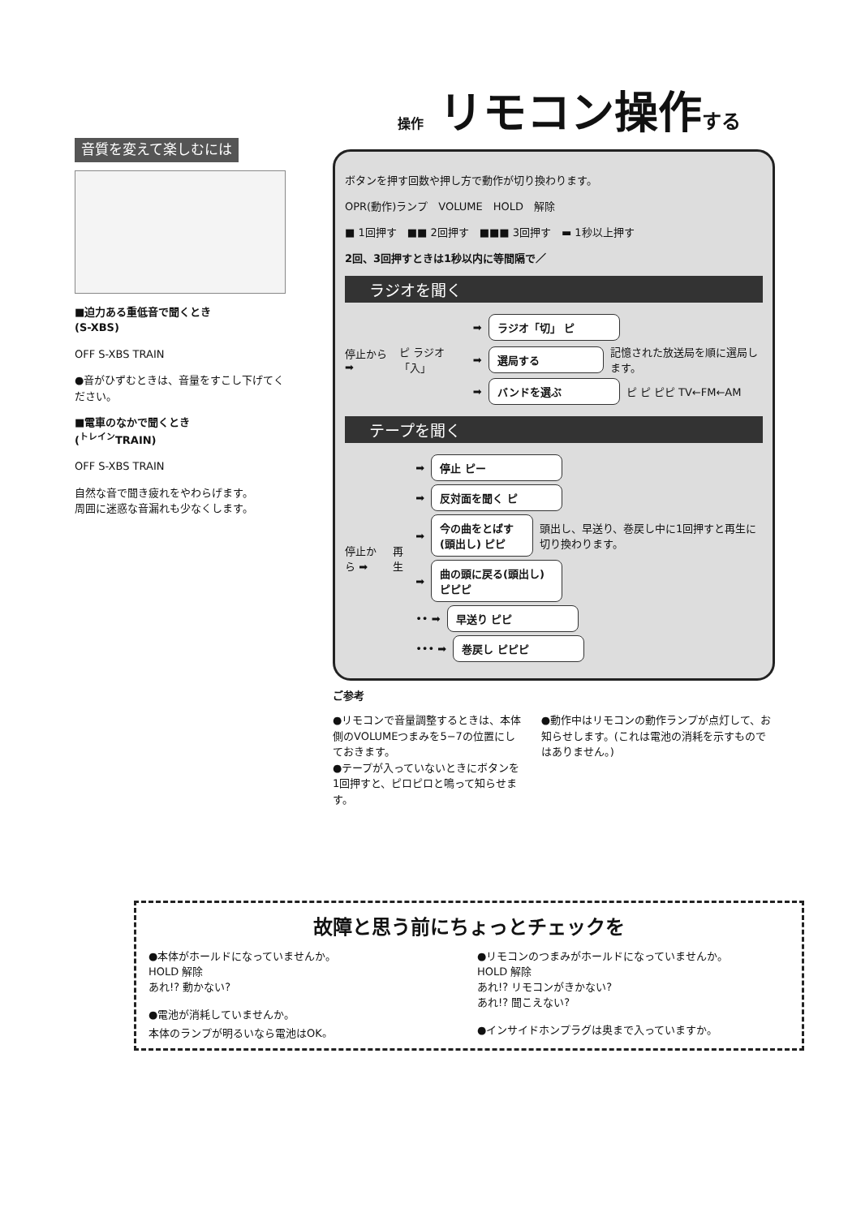音質を変えて楽しむには
■迫力ある重低音で聞くとき
(S-XBS)
OFF S-XBS TRAIN
●音がひずむときは、音量をすこし下げてください。
■電車のなかで聞くとき
(<sup>トレイン</sup>TRAIN)
OFF S-XBS TRAIN
自然な音で聞き疲れをやわらげます。
周囲に迷惑な音漏れも少なくします。
操作 リモコン操作する
ボタンを押す回数や押し方で動作が切り換わります。
OPR(動作)ランプ　VOLUME　HOLD　解除
■ 1回押す　■■ 2回押す　■■■ 3回押す　▬ 1秒以上押す
2回、3回押すときは1秒以内に等間隔で／
ラジオを聞く
停止から ➡ ピ ラジオ「入」
➡
ラジオ「切」 ピ
➡
選局する
記憶された放送局を順に選局します。
➡
バンドを選ぶ
ピ ピ ピピ TV←FM←AM
テープを聞く
停止から ➡ 再生
➡
停止 ピー
➡
反対面を聞く ピ
➡
今の曲をとばす(頭出し) ピピ
頭出し、早送り、巻戻し中に1回押すと再生に切り換わります。
➡
曲の頭に戻る(頭出し) ピピピ
•• ➡
早送り ピピ
••• ➡
巻戻し ピピピ
ご参考
●リモコンで音量調整するときは、本体側のVOLUMEつまみを5−7の位置にしておきます。
●テープが入っていないときにボタンを1回押すと、ピロピロと鳴って知らせます。
●動作中はリモコンの動作ランプが点灯して、お知らせします。(これは電池の消耗を示すものではありません。)
故障と思う前にちょっとチェックを
●本体がホールドになっていませんか。
HOLD 解除
あれ!? 動かない?
●電池が消耗していませんか。
本体のランプが明るいなら電池はOK。
●リモコンのつまみがホールドになっていませんか。
HOLD 解除
あれ!? リモコンがきかない?
あれ!? 聞こえない?
●インサイドホンプラグは奥まで入っていますか。